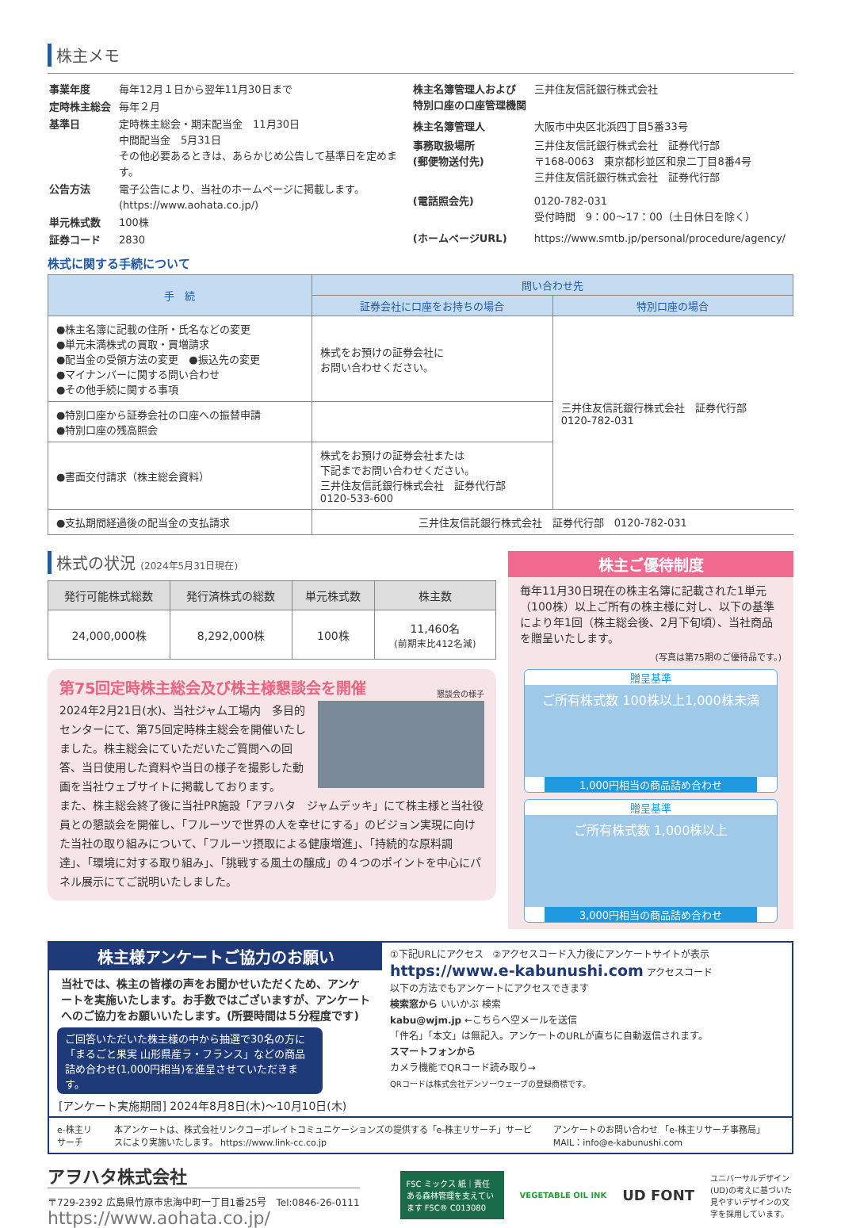株主メモ
| 事業年度 | 毎年12月１日から翌年11月30日まで |
| 定時株主総会 | 毎年２月 |
| 基準日 | 定時株主総会・期末配当金 11月30日 中間配当金 5月31日 その他必要あるときは、あらかじめ公告して基準日を定めます。 |
| 公告方法 | 電子公告により、当社のホームページに掲載します。 (https://www.aohata.co.jp/) |
| 単元株式数 | 100株 |
| 証券コード | 2830 |
| 株主名簿管理人および 特別口座の口座管理機関 | 三井住友信託銀行株式会社 |
| 株主名簿管理人 | 大阪市中央区北浜四丁目5番33号 |
| 事務取扱場所 (郵便物送付先) | 三井住友信託銀行株式会社 証券代行部 〒168-0063 東京都杉並区和泉二丁目8番4号 三井住友信託銀行株式会社 証券代行部 |
| (電話照会先) | 0120-782-031 受付時間 9：00〜17：00（土日休日を除く） |
| (ホームページURL) | https://www.smtb.jp/personal/procedure/agency/ |
株式に関する手続について
| 手 続 | 問い合わせ先 | |
| --- | --- | --- |
| | 証券会社に口座をお持ちの場合 | 特別口座の場合 |
| ●株主名簿に記載の住所・氏名などの変更 ●単元未満株式の買取・買増請求 ●配当金の受領方法の変更 ●振込先の変更 ●マイナンバーに関する問い合わせ ●その他手続に関する事項 | 株式をお預けの証券会社に お問い合わせください。 | 三井住友信託銀行株式会社 証券代行部 0120-782-031 |
| ●特別口座から証券会社の口座への振替申請 ●特別口座の残高照会 | | |
| ●書面交付請求（株主総会資料） | 株式をお預けの証券会社または 下記までお問い合わせください。 三井住友信託銀行株式会社 証券代行部 0120-533-600 | |
| ●支払期間経過後の配当金の支払請求 | 三井住友信託銀行株式会社 証券代行部 0120-782-031 | |
株式の状況 (2024年5月31日現在)
| 発行可能株式総数 | 発行済株式の総数 | 単元株式数 | 株主数 |
| --- | --- | --- | --- |
| 24,000,000株 | 8,292,000株 | 100株 | 11,460名 (前期末比412名減) |
第75回定時株主総会及び株主様懇談会を開催
懇談会の様子
2024年2月21日(水)、当社ジャム工場内　多目的センターにて、第75回定時株主総会を開催いたしました。株主総会にていただいたご質問への回答、当日使用した資料や当日の様子を撮影した動画を当社ウェブサイトに掲載しております。
また、株主総会終了後に当社PR施設「アヲハタ　ジャムデッキ」にて株主様と当社役員との懇談会を開催し、「フルーツで世界の人を幸せにする」のビジョン実現に向けた当社の取り組みについて、「フルーツ摂取による健康増進」、「持続的な原料調達」、「環境に対する取り組み」、「挑戦する風土の醸成」の４つのポイントを中心にパネル展示にてご説明いたしました。
株主ご優待制度
毎年11月30日現在の株主名簿に記載された1単元（100株）以上ご所有の株主様に対し、以下の基準により年1回（株主総会後、2月下旬頃）、当社商品を贈呈いたします。
(写真は第75期のご優待品です。)
贈呈基準
ご所有株式数 100株以上1,000株未満
1,000円相当の商品詰め合わせ
贈呈基準
ご所有株式数 1,000株以上
3,000円相当の商品詰め合わせ
株主様アンケートご協力のお願い
当社では、株主の皆様の声をお聞かせいただくため、アンケートを実施いたします。お手数ではございますが、アンケートへのご協力をお願いいたします。(所要時間は５分程度です)
ご回答いただいた株主様の中から抽選で30名の方に「まるごと果実 山形県産ラ・フランス」などの商品詰め合わせ(1,000円相当)を進呈させていただきます。
[アンケート実施期間] 2024年8月8日(木)〜10月10日(木)
①下記URLにアクセス　②アクセスコード入力後にアンケートサイトが表示
https://www.e-kabunushi.com アクセスコード
以下の方法でもアンケートにアクセスできます
検索窓から いいかぶ 検索
kabu@wjm.jp ←こちらへ空メールを送信
「件名」「本文」は無記入。アンケートのURLが直ちに自動返信されます。
スマートフォンから
カメラ機能でQRコード読み取り→
QRコードは株式会社デンソーウェーブの登録商標です。
e-株主リサーチ 本アンケートは、株式会社リンクコーポレイトコミュニケーションズの提供する「e-株主リサーチ」サービスにより実施いたします。 https://www.link-cc.co.jp アンケートのお問い合わせ 「e-株主リサーチ事務局」 MAIL：info@e-kabunushi.com
アヲハタ株式会社
〒729-2392 広島県竹原市忠海中町一丁目1番25号　Tel:0846-26-0111
https://www.aohata.co.jp/
FSC ミックス 紙｜責任ある森林管理を支えています FSC® C013080
VEGETABLE OIL INK
UD FONT
ユニバーサルデザイン(UD)の考えに基づいた見やすいデザインの文字を採用しています。